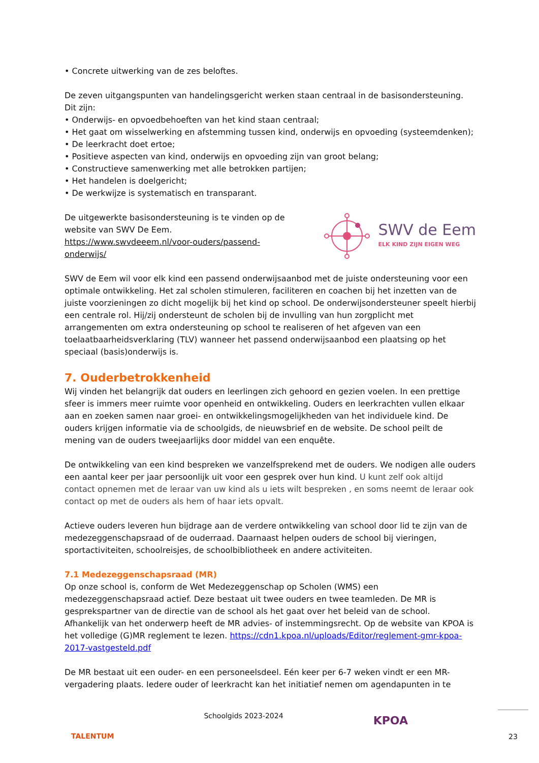• Concrete uitwerking van de zes beloftes.
De zeven uitgangspunten van handelingsgericht werken staan centraal in de basisondersteuning. Dit zijn:
• Onderwijs- en opvoedbehoeften van het kind staan centraal;
• Het gaat om wisselwerking en afstemming tussen kind, onderwijs en opvoeding (systeemdenken);
• De leerkracht doet ertoe;
• Positieve aspecten van kind, onderwijs en opvoeding zijn van groot belang;
• Constructieve samenwerking met alle betrokken partijen;
• Het handelen is doelgericht;
• De werkwijze is systematisch en transparant.
De uitgewerkte basisondersteuning is te vinden op de website van SWV De Eem.
https://www.swvdeeem.nl/voor-ouders/passend-onderwijs/
SWV de Eem
ELK KIND ZIJN EIGEN WEG
SWV de Eem wil voor elk kind een passend onderwijsaanbod met de juiste ondersteuning voor een optimale ontwikkeling. Het zal scholen stimuleren, faciliteren en coachen bij het inzetten van de juiste voorzieningen zo dicht mogelijk bij het kind op school. De onderwijsondersteuner speelt hierbij een centrale rol. Hij/zij ondersteunt de scholen bij de invulling van hun zorgplicht met arrangementen om extra ondersteuning op school te realiseren of het afgeven van een toelaatbaarheidsverklaring (TLV) wanneer het passend onderwijsaanbod een plaatsing op het speciaal (basis)onderwijs is.
7. Ouderbetrokkenheid
Wij vinden het belangrijk dat ouders en leerlingen zich gehoord en gezien voelen. In een prettige sfeer is immers meer ruimte voor openheid en ontwikkeling. Ouders en leerkrachten vullen elkaar aan en zoeken samen naar groei- en ontwikkelingsmogelijkheden van het individuele kind. De ouders krijgen informatie via de schoolgids, de nieuwsbrief en de website. De school peilt de mening van de ouders tweejaarlijks door middel van een enquête.
De ontwikkeling van een kind bespreken we vanzelfsprekend met de ouders. We nodigen alle ouders een aantal keer per jaar persoonlijk uit voor een gesprek over hun kind. U kunt zelf ook altijd contact opnemen met de leraar van uw kind als u iets wilt bespreken , en soms neemt de leraar ook contact op met de ouders als hem of haar iets opvalt.
Actieve ouders leveren hun bijdrage aan de verdere ontwikkeling van school door lid te zijn van de medezeggenschapsraad of de ouderraad. Daarnaast helpen ouders de school bij vieringen, sportactiviteiten, schoolreisjes, de schoolbibliotheek en andere activiteiten.
7.1 Medezeggenschapsraad (MR)
Op onze school is, conform de Wet Medezeggenschap op Scholen (WMS) een medezeggenschapsraad actief. Deze bestaat uit twee ouders en twee teamleden. De MR is gesprekspartner van de directie van de school als het gaat over het beleid van de school. Afhankelijk van het onderwerp heeft de MR advies- of instemmingsrecht. Op de website van KPOA is het volledige (G)MR reglement te lezen. https://cdn1.kpoa.nl/uploads/Editor/reglement-gmr-kpoa-2017-vastgesteld.pdf
De MR bestaat uit een ouder- en een personeelsdeel. Eén keer per 6-7 weken vindt er een MR-vergadering plaats. Iedere ouder of leerkracht kan het initiatief nemen om agendapunten in te
TALENTUM
Schoolgids 2023-2024
KPOA
23